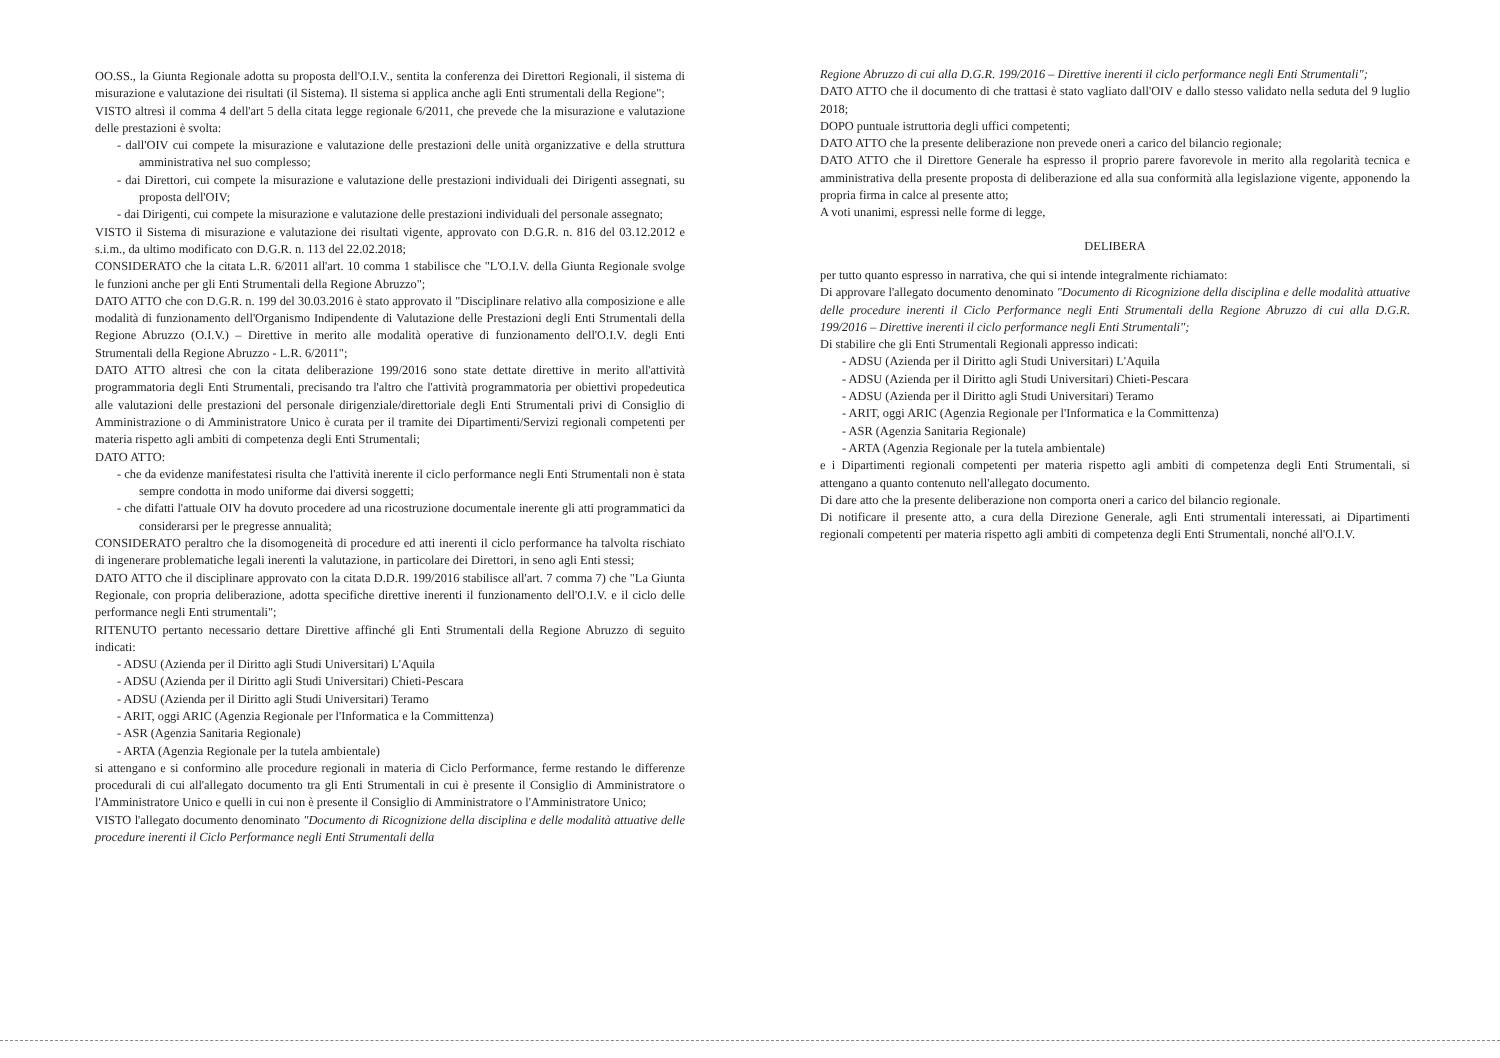OO.SS., la Giunta Regionale adotta su proposta dell'O.I.V., sentita la conferenza dei Direttori Regionali, il sistema di misurazione e valutazione dei risultati (il Sistema). Il sistema si applica anche agli Enti strumentali della Regione";
VISTO altresì il comma 4 dell'art 5 della citata legge regionale 6/2011, che prevede che la misurazione e valutazione delle prestazioni è svolta:
- dall'OIV cui compete la misurazione e valutazione delle prestazioni delle unità organizzative e della struttura amministrativa nel suo complesso;
- dai Direttori, cui compete la misurazione e valutazione delle prestazioni individuali dei Dirigenti assegnati, su proposta dell'OIV;
- dai Dirigenti, cui compete la misurazione e valutazione delle prestazioni individuali del personale assegnato;
VISTO il Sistema di misurazione e valutazione dei risultati vigente, approvato con D.G.R. n. 816 del 03.12.2012 e s.i.m., da ultimo modificato con D.G.R. n. 113 del 22.02.2018;
CONSIDERATO che la citata L.R. 6/2011 all'art. 10 comma 1 stabilisce che "L'O.I.V. della Giunta Regionale svolge le funzioni anche per gli Enti Strumentali della Regione Abruzzo";
DATO ATTO che con D.G.R. n. 199 del 30.03.2016 è stato approvato il "Disciplinare relativo alla composizione e alle modalità di funzionamento dell'Organismo Indipendente di Valutazione delle Prestazioni degli Enti Strumentali della Regione Abruzzo (O.I.V.) – Direttive in merito alle modalità operative di funzionamento dell'O.I.V. degli Enti Strumentali della Regione Abruzzo - L.R. 6/2011";
DATO ATTO altresì che con la citata deliberazione 199/2016 sono state dettate direttive in merito all'attività programmatoria degli Enti Strumentali, precisando tra l'altro che l'attività programmatoria per obiettivi propedeutica alle valutazioni delle prestazioni del personale dirigenziale/direttoriale degli Enti Strumentali privi di Consiglio di Amministrazione o di Amministratore Unico è curata per il tramite dei Dipartimenti/Servizi regionali competenti per materia rispetto agli ambiti di competenza degli Enti Strumentali;
DATO ATTO:
- che da evidenze manifestatesi risulta che l'attività inerente il ciclo performance negli Enti Strumentali non è stata sempre condotta in modo uniforme dai diversi soggetti;
- che difatti l'attuale OIV ha dovuto procedere ad una ricostruzione documentale inerente gli atti programmatici da considerarsi per le pregresse annualità;
CONSIDERATO peraltro che la disomogeneità di procedure ed atti inerenti il ciclo performance ha talvolta rischiato di ingenerare problematiche legali inerenti la valutazione, in particolare dei Direttori, in seno agli Enti stessi;
DATO ATTO che il disciplinare approvato con la citata D.D.R. 199/2016 stabilisce all'art. 7 comma 7) che "La Giunta Regionale, con propria deliberazione, adotta specifiche direttive inerenti il funzionamento dell'O.I.V. e il ciclo delle performance negli Enti strumentali";
RITENUTO pertanto necessario dettare Direttive affinché gli Enti Strumentali della Regione Abruzzo di seguito indicati:
- ADSU (Azienda per il Diritto agli Studi Universitari) L'Aquila
- ADSU (Azienda per il Diritto agli Studi Universitari) Chieti-Pescara
- ADSU (Azienda per il Diritto agli Studi Universitari) Teramo
- ARIT, oggi ARIC (Agenzia Regionale per l'Informatica e la Committenza)
- ASR (Agenzia Sanitaria Regionale)
- ARTA (Agenzia Regionale per la tutela ambientale)
si attengano e si conformino alle procedure regionali in materia di Ciclo Performance, ferme restando le differenze procedurali di cui all'allegato documento tra gli Enti Strumentali in cui è presente il Consiglio di Amministratore o l'Amministratore Unico e quelli in cui non è presente il Consiglio di Amministratore o l'Amministratore Unico;
VISTO l'allegato documento denominato "Documento di Ricognizione della disciplina e delle modalità attuative delle procedure inerenti il Ciclo Performance negli Enti Strumentali della
Regione Abruzzo di cui alla D.G.R. 199/2016 – Direttive inerenti il ciclo performance negli Enti Strumentali";
DATO ATTO che il documento di che trattasi è stato vagliato dall'OIV e dallo stesso validato nella seduta del 9 luglio 2018;
DOPO puntuale istruttoria degli uffici competenti;
DATO ATTO che la presente deliberazione non prevede oneri a carico del bilancio regionale;
DATO ATTO che il Direttore Generale ha espresso il proprio parere favorevole in merito alla regolarità tecnica e amministrativa della presente proposta di deliberazione ed alla sua conformità alla legislazione vigente, apponendo la propria firma in calce al presente atto;
A voti unanimi, espressi nelle forme di legge,
DELIBERA
per tutto quanto espresso in narrativa, che qui si intende integralmente richiamato:
Di approvare l'allegato documento denominato "Documento di Ricognizione della disciplina e delle modalità attuative delle procedure inerenti il Ciclo Performance negli Enti Strumentali della Regione Abruzzo di cui alla D.G.R. 199/2016 – Direttive inerenti il ciclo performance negli Enti Strumentali";
Di stabilire che gli Enti Strumentali Regionali appresso indicati:
- ADSU (Azienda per il Diritto agli Studi Universitari) L'Aquila
- ADSU (Azienda per il Diritto agli Studi Universitari) Chieti-Pescara
- ADSU (Azienda per il Diritto agli Studi Universitari) Teramo
- ARIT, oggi ARIC (Agenzia Regionale per l'Informatica e la Committenza)
- ASR (Agenzia Sanitaria Regionale)
- ARTA (Agenzia Regionale per la tutela ambientale)
e i Dipartimenti regionali competenti per materia rispetto agli ambiti di competenza degli Enti Strumentali, si attengano a quanto contenuto nell'allegato documento.
Di dare atto che la presente deliberazione non comporta oneri a carico del bilancio regionale.
Di notificare il presente atto, a cura della Direzione Generale, agli Enti strumentali interessati, ai Dipartimenti regionali competenti per materia rispetto agli ambiti di competenza degli Enti Strumentali, nonché all'O.I.V.